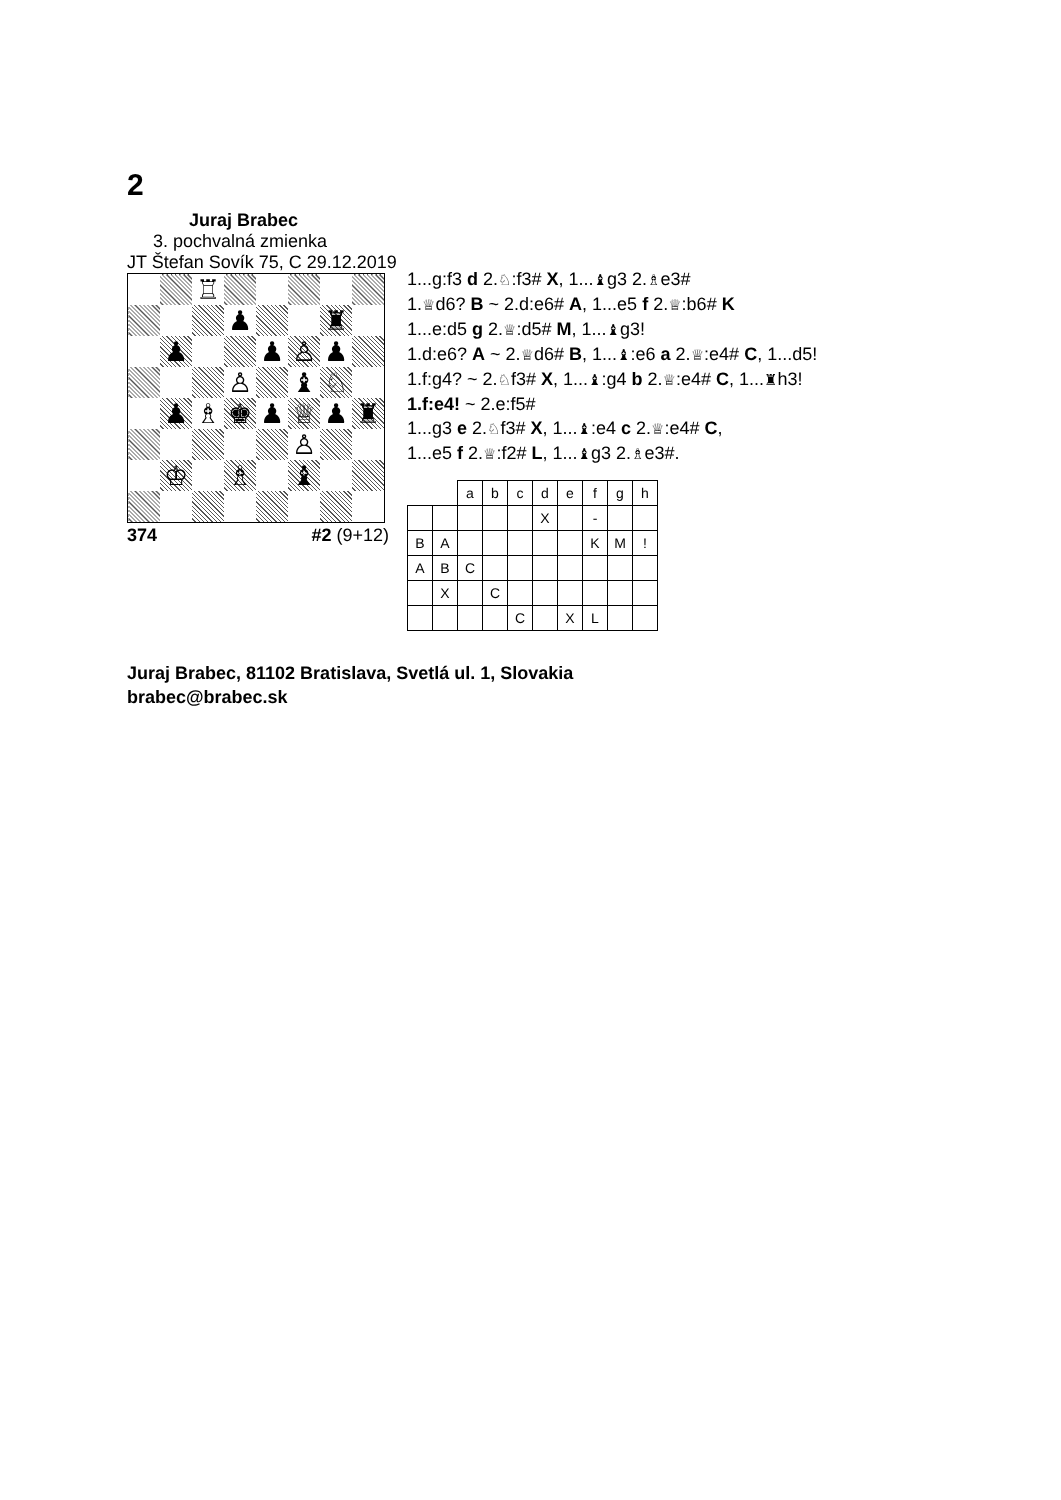2
Juraj Brabec
3. pochvalná zmienka
JT Štefan Sovík 75, C 29.12.2019
| | | ♖ | | | | | |
| | | | ♟ | | | ♜ | |
| | ♟ | | | ♟ | ♙ | ♟ | |
| | | | ♙ | | ♝ | ♘ | |
| | ♟ | ♗ | ♚ | ♟ | ♕ | ♟ | ♜ |
| | | | | | ♙ | | |
| | ♔ | | ♗ | | ♝ | | |
374 #2 (9+12)
1...g:f3 d 2.♘:f3# X, 1...♝g3 2.♗e3#
1.♕d6? B ~ 2.d:e6# A, 1...e5 f 2.♕:b6# K
1...e:d5 g 2.♕:d5# M, 1...♝g3!
1.d:e6? A ~ 2.♕d6# B, 1...♝:e6 a 2.♕:e4# C, 1...d5!
1.f:g4? ~ 2.♘f3# X, 1...♝:g4 b 2.♕:e4# C, 1...♜h3!
1.f:e4! ~ 2.e:f5#
1...g3 e 2.♘f3# X, 1...♝:e4 c 2.♕:e4# C,
1...e5 f 2.♕:f2# L, 1...♝g3 2.♗e3#.
| | | a | b | c | d | e | f | g | h |
| | | | | | X | | - | | |
| B | A | | | | | | K | M | ! |
| A | B | C | | | | | | | |
| | X | | C | | | | | | |
| | | | | C | | X | L | | |
Juraj Brabec, 81102 Bratislava, Svetlá ul. 1, Slovakia
brabec@brabec.sk